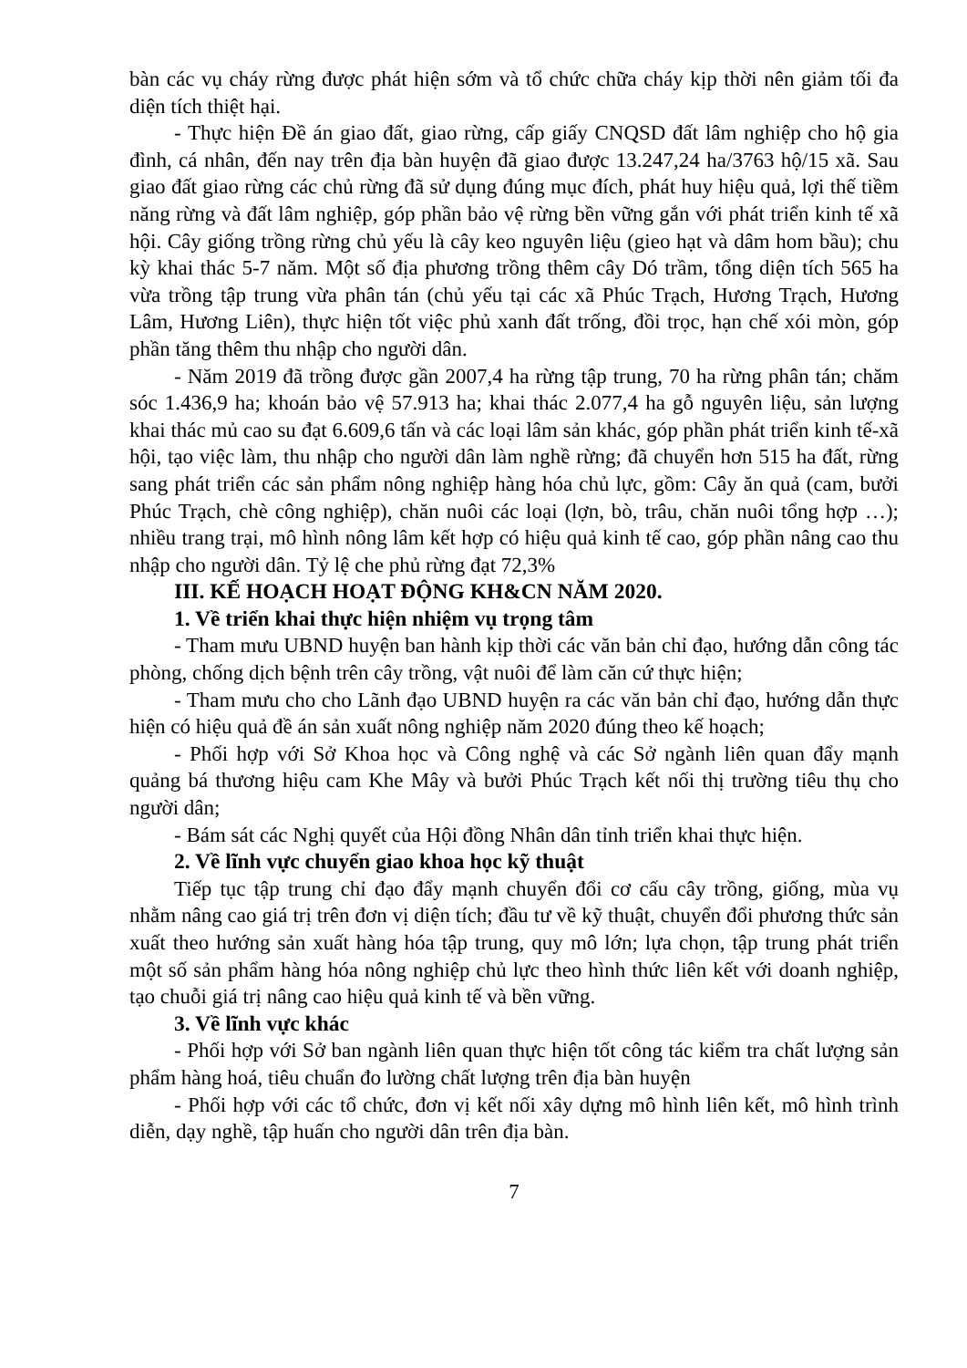bàn các vụ cháy rừng được phát hiện sớm và tổ chức chữa cháy kịp thời nên giảm tối đa diện tích thiệt hại.
- Thực hiện Đề án giao đất, giao rừng, cấp giấy CNQSD đất lâm nghiệp cho hộ gia đình, cá nhân, đến nay trên địa bàn huyện đã giao được 13.247,24 ha/3763 hộ/15 xã. Sau giao đất giao rừng các chủ rừng đã sử dụng đúng mục đích, phát huy hiệu quả, lợi thế tiềm năng rừng và đất lâm nghiệp, góp phần bảo vệ rừng bền vững gắn với phát triển kinh tế xã hội. Cây giống trồng rừng chủ yếu là cây keo nguyên liệu (gieo hạt và dâm hom bầu); chu kỳ khai thác 5-7 năm. Một số địa phương trồng thêm cây Dó trầm, tổng diện tích 565 ha vừa trồng tập trung vừa phân tán (chủ yếu tại các xã Phúc Trạch, Hương Trạch, Hương Lâm, Hương Liên), thực hiện tốt việc phủ xanh đất trống, đồi trọc, hạn chế xói mòn, góp phần tăng thêm thu nhập cho người dân.
- Năm 2019 đã trồng được gần 2007,4 ha rừng tập trung, 70 ha rừng phân tán; chăm sóc 1.436,9 ha; khoán bảo vệ 57.913 ha; khai thác 2.077,4 ha gỗ nguyên liệu, sản lượng khai thác mủ cao su đạt 6.609,6 tấn và các loại lâm sản khác, góp phần phát triển kinh tế-xã hội, tạo việc làm, thu nhập cho người dân làm nghề rừng; đã chuyển hơn 515 ha đất, rừng sang phát triển các sản phẩm nông nghiệp hàng hóa chủ lực, gồm: Cây ăn quả (cam, bưởi Phúc Trạch, chè công nghiệp), chăn nuôi các loại (lợn, bò, trâu, chăn nuôi tổng hợp …); nhiều trang trại, mô hình nông lâm kết hợp có hiệu quả kinh tế cao, góp phần nâng cao thu nhập cho người dân. Tỷ lệ che phủ rừng đạt 72,3%
III. KẾ HOẠCH HOẠT ĐỘNG KH&CN NĂM 2020.
1. Về triển khai thực hiện nhiệm vụ trọng tâm
- Tham mưu UBND huyện ban hành kịp thời các văn bản chỉ đạo, hướng dẫn công tác phòng, chống dịch bệnh trên cây trồng, vật nuôi để làm căn cứ thực hiện;
- Tham mưu cho cho Lãnh đạo UBND huyện ra các văn bản chỉ đạo, hướng dẫn thực hiện có hiệu quả đề án sản xuất nông nghiệp năm 2020 đúng theo kế hoạch;
- Phối hợp với Sở Khoa học và Công nghệ và các Sở ngành liên quan đẩy mạnh quảng bá thương hiệu cam Khe Mây và bưởi Phúc Trạch kết nối thị trường tiêu thụ cho người dân;
- Bám sát các Nghị quyết của Hội đồng Nhân dân tỉnh triển khai thực hiện.
2. Về lĩnh vực chuyển giao khoa học kỹ thuật
Tiếp tục tập trung chỉ đạo đẩy mạnh chuyển đổi cơ cấu cây trồng, giống, mùa vụ nhằm nâng cao giá trị trên đơn vị diện tích; đầu tư về kỹ thuật, chuyển đổi phương thức sản xuất theo hướng sản xuất hàng hóa tập trung, quy mô lớn; lựa chọn, tập trung phát triển một số sản phẩm hàng hóa nông nghiệp chủ lực theo hình thức liên kết với doanh nghiệp, tạo chuỗi giá trị nâng cao hiệu quả kinh tế và bền vững.
3. Về lĩnh vực khác
- Phối hợp với Sở ban ngành liên quan thực hiện tốt công tác kiểm tra chất lượng sản phẩm hàng hoá, tiêu chuẩn đo lường chất lượng trên địa bàn huyện
- Phối hợp với các tổ chức, đơn vị kết nối xây dựng mô hình liên kết, mô hình trình diễn, dạy nghề, tập huấn cho người dân trên địa bàn.
7